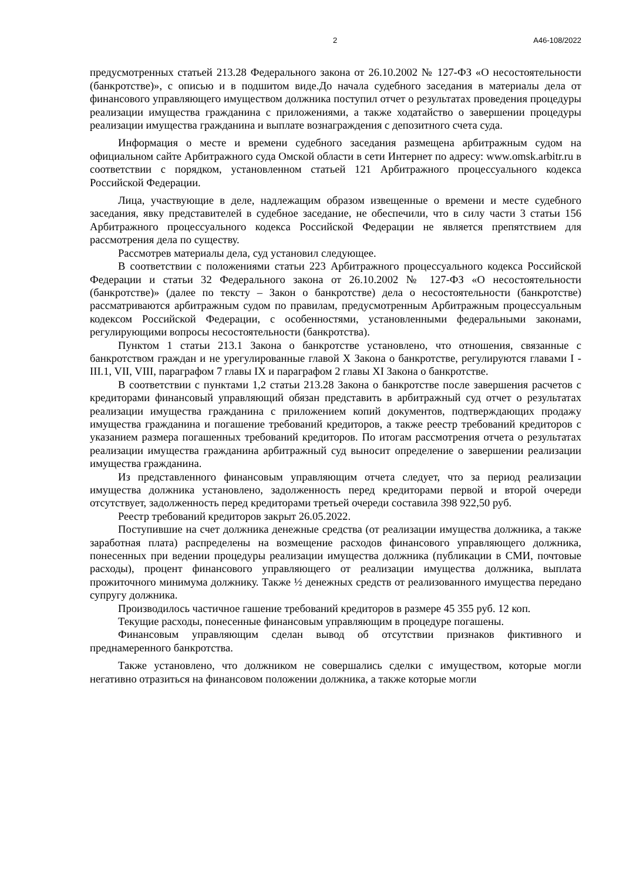2 А46-108/2022
предусмотренных статьей 213.28 Федерального закона от 26.10.2002 № 127-ФЗ «О несостоятельности (банкротстве)», с описью и в подшитом виде.До начала судебного заседания в материалы дела от финансового управляющего имуществом должника поступил отчет о результатах проведения процедуры реализации имущества гражданина с приложениями, а также ходатайство о завершении процедуры реализации имущества гражданина и выплате вознаграждения с депозитного счета суда.
Информация о месте и времени судебного заседания размещена арбитражным судом на официальном сайте Арбитражного суда Омской области в сети Интернет по адресу: www.omsk.arbitr.ru в соответствии с порядком, установленном статьей 121 Арбитражного процессуального кодекса Российской Федерации.
Лица, участвующие в деле, надлежащим образом извещенные о времени и месте судебного заседания, явку представителей в судебное заседание, не обеспечили, что в силу части 3 статьи 156 Арбитражного процессуального кодекса Российской Федерации не является препятствием для рассмотрения дела по существу.
Рассмотрев материалы дела, суд установил следующее.
В соответствии с положениями статьи 223 Арбитражного процессуального кодекса Российской Федерации и статьи 32 Федерального закона от 26.10.2002 № 127-ФЗ «О несостоятельности (банкротстве)» (далее по тексту – Закон о банкротстве) дела о несостоятельности (банкротстве) рассматриваются арбитражным судом по правилам, предусмотренным Арбитражным процессуальным кодексом Российской Федерации, с особенностями, установленными федеральными законами, регулирующими вопросы несостоятельности (банкротства).
Пунктом 1 статьи 213.1 Закона о банкротстве установлено, что отношения, связанные с банкротством граждан и не урегулированные главой X Закона о банкротстве, регулируются главами I - III.1, VII, VIII, параграфом 7 главы IX и параграфом 2 главы XI Закона о банкротстве.
В соответствии с пунктами 1,2 статьи 213.28 Закона о банкротстве после завершения расчетов с кредиторами финансовый управляющий обязан представить в арбитражный суд отчет о результатах реализации имущества гражданина с приложением копий документов, подтверждающих продажу имущества гражданина и погашение требований кредиторов, а также реестр требований кредиторов с указанием размера погашенных требований кредиторов. По итогам рассмотрения отчета о результатах реализации имущества гражданина арбитражный суд выносит определение о завершении реализации имущества гражданина.
Из представленного финансовым управляющим отчета следует, что за период реализации имущества должника установлено, задолженность перед кредиторами первой и второй очереди отсутствует, задолженность перед кредиторами третьей очереди составила 398 922,50 руб.
Реестр требований кредиторов закрыт 26.05.2022.
Поступившие на счет должника денежные средства (от реализации имущества должника, а также заработная плата) распределены на возмещение расходов финансового управляющего должника, понесенных при ведении процедуры реализации имущества должника (публикации в СМИ, почтовые расходы), процент финансового управляющего от реализации имущества должника, выплата прожиточного минимума должнику. Также ½ денежных средств от реализованного имущества передано супругу должника.
Производилось частичное гашение требований кредиторов в размере 45 355 руб. 12 коп.
Текущие расходы, понесенные финансовым управляющим в процедуре погашены.
Финансовым управляющим сделан вывод об отсутствии признаков фиктивного и преднамеренного банкротства.
Также установлено, что должником не совершались сделки с имуществом, которые могли негативно отразиться на финансовом положении должника, а также которые могли